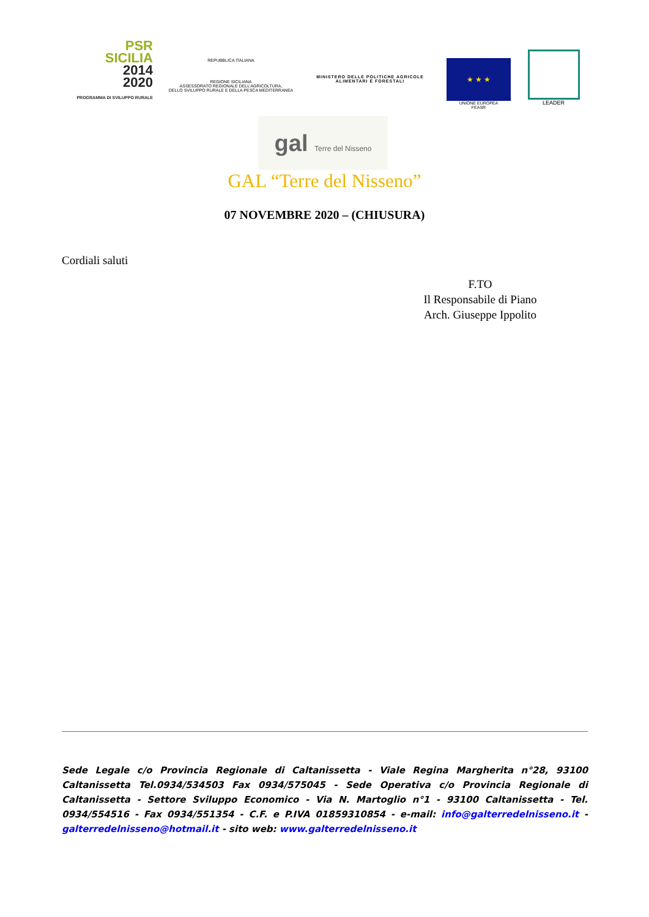PSR
SICILIA
2014
2020
PROGRAMMA DI SVILUPPO RURALE
REPUBBLICA ITALIANA
REGIONE SICILIANA
ASSESSORATO REGIONALE DELL'AGRICOLTURA,
DELLO SVILUPPO RURALE E DELLA PESCA MEDITERRANEA
MINISTERO DELLE POLITICHE AGRICOLE
ALIMENTARI E FORESTALI
★ ★ ★
UNIONE EUROPEA
FEASR
LEADER
gal Terre del Nisseno
GAL “Terre del Nisseno”
07 NOVEMBRE 2020 – (CHIUSURA)
Cordiali saluti
F.TO
Il Responsabile di Piano
Arch. Giuseppe Ippolito
Sede Legale c/o Provincia Regionale di Caltanissetta - Viale Regina Margherita n°28, 93100 Caltanissetta Tel.0934/534503 Fax 0934/575045 - Sede Operativa c/o Provincia Regionale di Caltanissetta - Settore Sviluppo Economico - Via N. Martoglio n°1 - 93100 Caltanissetta - Tel. 0934/554516 - Fax 0934/551354 - C.F. e P.IVA 01859310854 - e-mail: info@galterredelnisseno.it - galterredelnisseno@hotmail.it - sito web: www.galterredelnisseno.it